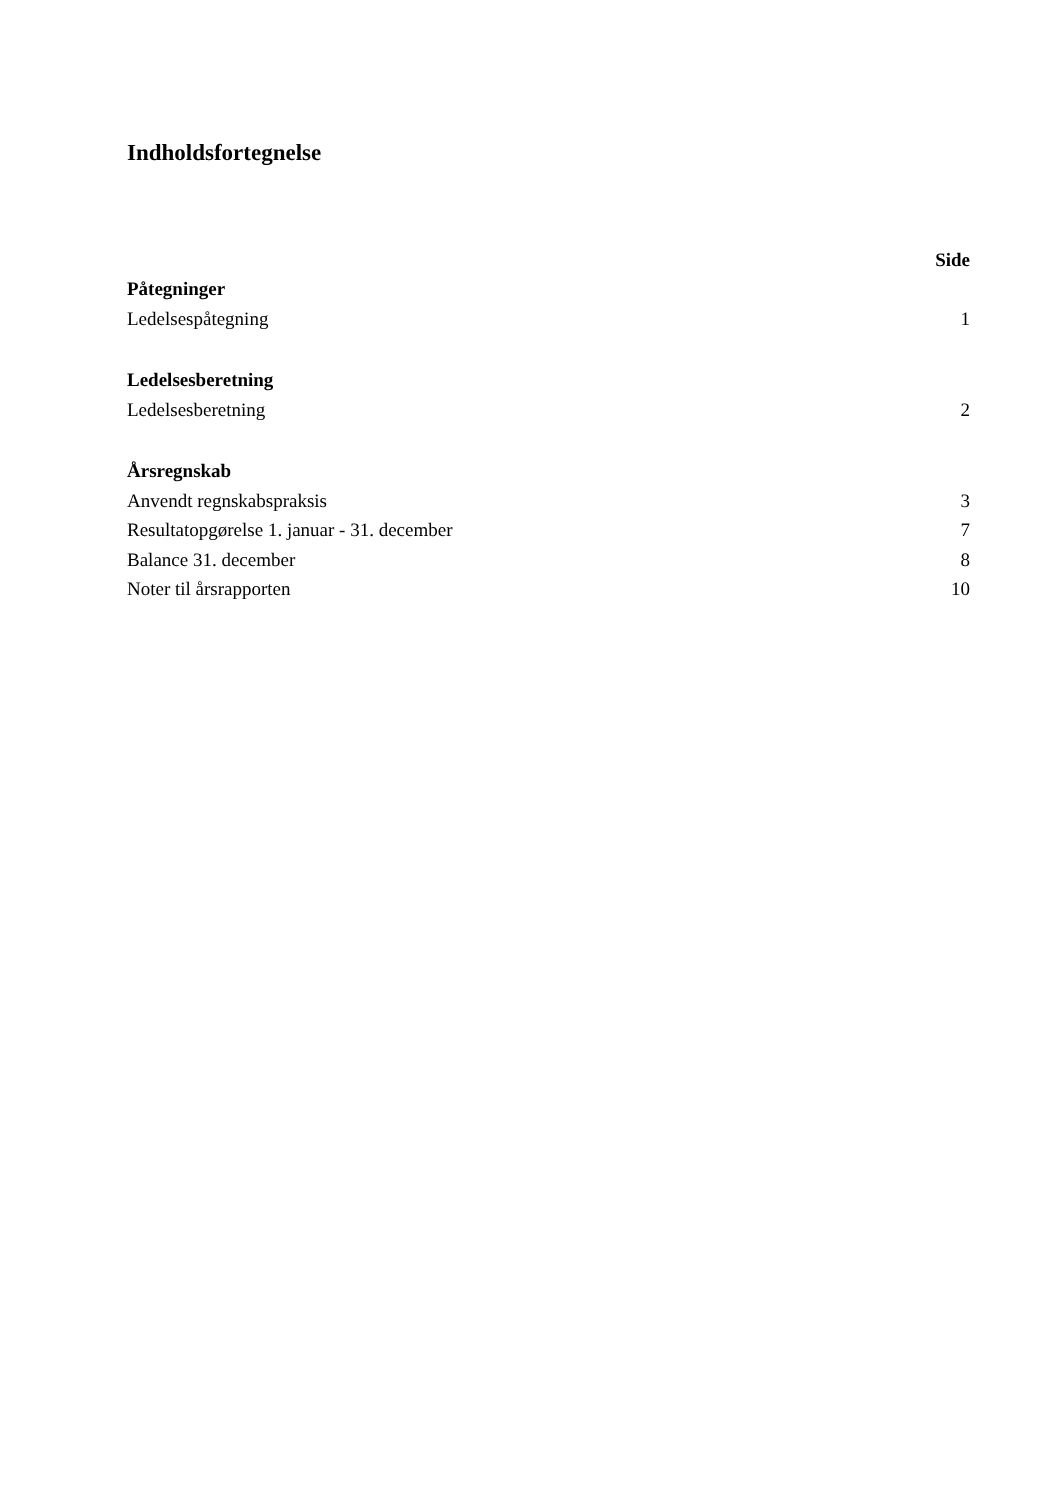Indholdsfortegnelse
| | Side |
| Påtegninger | |
| Ledelsespåtegning | 1 |
| Ledelsesberetning | |
| Ledelsesberetning | 2 |
| Årsregnskab | |
| Anvendt regnskabspraksis | 3 |
| Resultatopgørelse 1. januar - 31. december | 7 |
| Balance 31. december | 8 |
| Noter til årsrapporten | 10 |